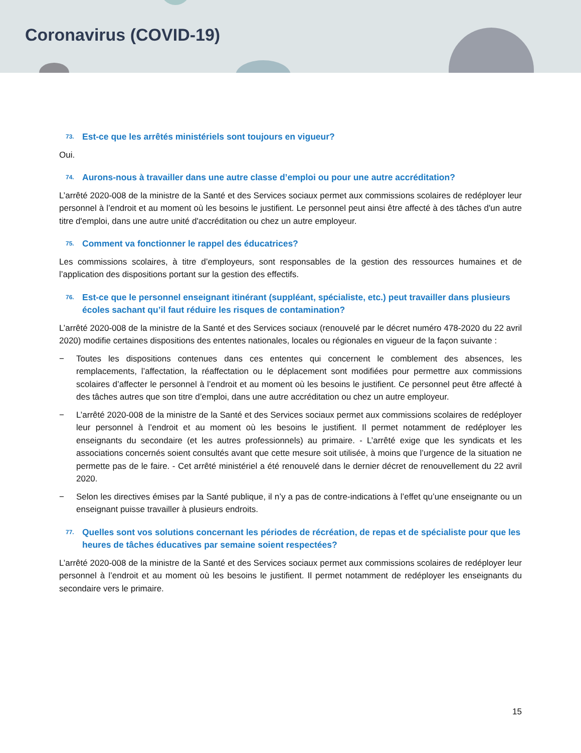Coronavirus (COVID-19)
73. Est-ce que les arrêtés ministériels sont toujours en vigueur?
Oui.
74. Aurons-nous à travailler dans une autre classe d’emploi ou pour une autre accréditation?
L’arrêté 2020-008 de la ministre de la Santé et des Services sociaux permet aux commissions scolaires de redéployer leur personnel à l’endroit et au moment où les besoins le justifient. Le personnel peut ainsi être affecté à des tâches d'un autre titre d'emploi, dans une autre unité d'accréditation ou chez un autre employeur.
75. Comment va fonctionner le rappel des éducatrices?
Les commissions scolaires, à titre d’employeurs, sont responsables de la gestion des ressources humaines et de l’application des dispositions portant sur la gestion des effectifs.
76. Est-ce que le personnel enseignant itinérant (suppléant, spécialiste, etc.) peut travailler dans plusieurs écoles sachant qu’il faut réduire les risques de contamination?
L’arrêté 2020-008 de la ministre de la Santé et des Services sociaux (renouvelé par le décret numéro 478-2020 du 22 avril 2020) modifie certaines dispositions des ententes nationales, locales ou régionales en vigueur de la façon suivante :
− Toutes les dispositions contenues dans ces ententes qui concernent le comblement des absences, les remplacements, l’affectation, la réaffectation ou le déplacement sont modifiées pour permettre aux commissions scolaires d’affecter le personnel à l’endroit et au moment où les besoins le justifient. Ce personnel peut être affecté à des tâches autres que son titre d’emploi, dans une autre accréditation ou chez un autre employeur.
− L’arrêté 2020-008 de la ministre de la Santé et des Services sociaux permet aux commissions scolaires de redéployer leur personnel à l’endroit et au moment où les besoins le justifient. Il permet notamment de redéployer les enseignants du secondaire (et les autres professionnels) au primaire. - L’arrêté exige que les syndicats et les associations concernés soient consultés avant que cette mesure soit utilisée, à moins que l’urgence de la situation ne permette pas de le faire. - Cet arrêté ministériel a été renouvelé dans le dernier décret de renouvellement du 22 avril 2020.
− Selon les directives émises par la Santé publique, il n’y a pas de contre-indications à l’effet qu’une enseignante ou un enseignant puisse travailler à plusieurs endroits.
77. Quelles sont vos solutions concernant les périodes de récréation, de repas et de spécialiste pour que les heures de tâches éducatives par semaine soient respectées?
L’arrêté 2020-008 de la ministre de la Santé et des Services sociaux permet aux commissions scolaires de redéployer leur personnel à l’endroit et au moment où les besoins le justifient. Il permet notamment de redéployer les enseignants du secondaire vers le primaire.
15